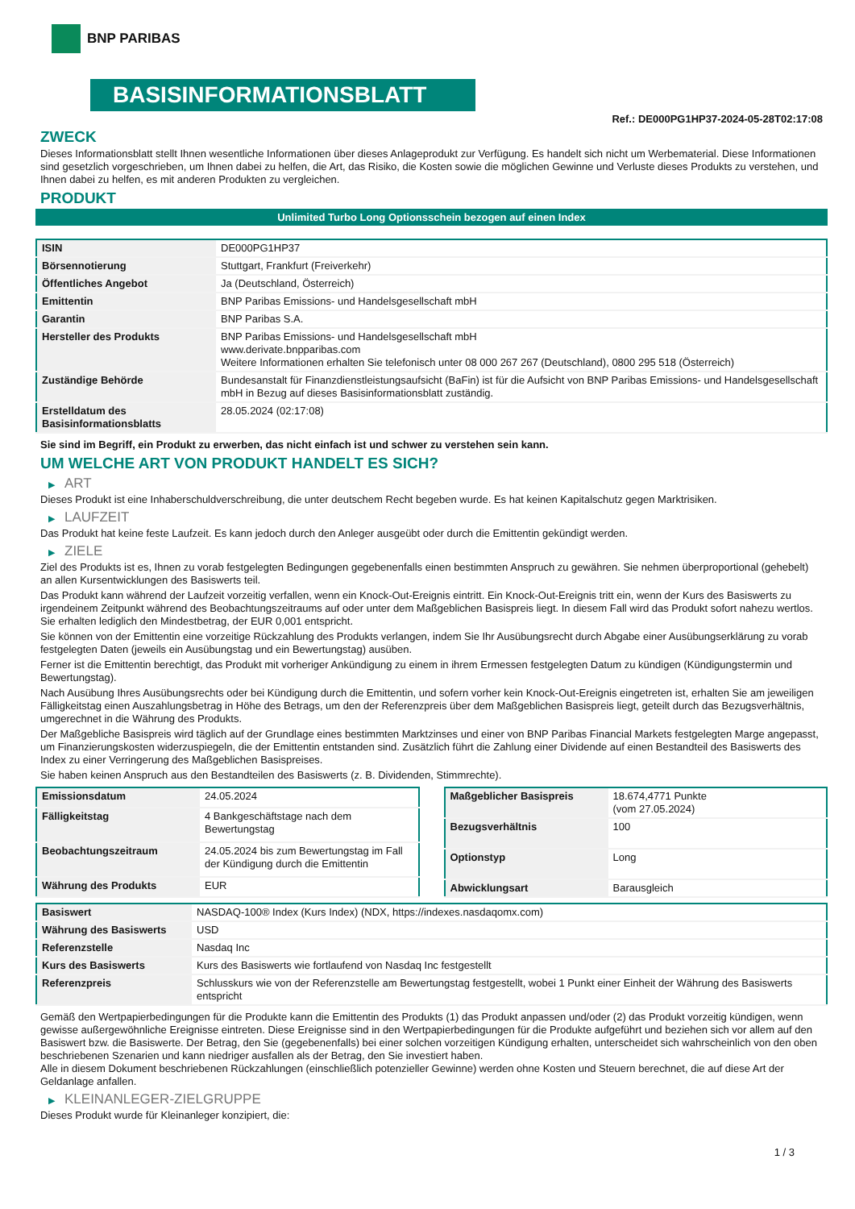BNP PARIBAS
BASISINFORMATIONSBLATT
Ref.: DE000PG1HP37-2024-05-28T02:17:08
ZWECK
Dieses Informationsblatt stellt Ihnen wesentliche Informationen über dieses Anlageprodukt zur Verfügung. Es handelt sich nicht um Werbematerial. Diese Informationen sind gesetzlich vorgeschrieben, um Ihnen dabei zu helfen, die Art, das Risiko, die Kosten sowie die möglichen Gewinne und Verluste dieses Produkts zu verstehen, und Ihnen dabei zu helfen, es mit anderen Produkten zu vergleichen.
PRODUKT
Unlimited Turbo Long Optionsschein bezogen auf einen Index
| ISIN | DE000PG1HP37 |
| Börsennotierung | Stuttgart, Frankfurt (Freiverkehr) |
| Öffentliches Angebot | Ja (Deutschland, Österreich) |
| Emittentin | BNP Paribas Emissions- und Handelsgesellschaft mbH |
| Garantin | BNP Paribas S.A. |
| Hersteller des Produkts | BNP Paribas Emissions- und Handelsgesellschaft mbH www.derivate.bnpparibas.com Weitere Informationen erhalten Sie telefonisch unter 08 000 267 267 (Deutschland), 0800 295 518 (Österreich) |
| Zuständige Behörde | Bundesanstalt für Finanzdienstleistungsaufsicht (BaFin) ist für die Aufsicht von BNP Paribas Emissions- und Handelsgesellschaft mbH in Bezug auf dieses Basisinformationsblatt zuständig. |
| Erstelldatum des Basisinformationsblatts | 28.05.2024 (02:17:08) |
Sie sind im Begriff, ein Produkt zu erwerben, das nicht einfach ist und schwer zu verstehen sein kann.
UM WELCHE ART VON PRODUKT HANDELT ES SICH?
▶ ART
Dieses Produkt ist eine Inhaberschuldverschreibung, die unter deutschem Recht begeben wurde. Es hat keinen Kapitalschutz gegen Marktrisiken.
▶ LAUFZEIT
Das Produkt hat keine feste Laufzeit. Es kann jedoch durch den Anleger ausgeübt oder durch die Emittentin gekündigt werden.
▶ ZIELE
Ziel des Produkts ist es, Ihnen zu vorab festgelegten Bedingungen gegebenenfalls einen bestimmten Anspruch zu gewähren. Sie nehmen überproportional (gehebelt) an allen Kursentwicklungen des Basiswerts teil.
Das Produkt kann während der Laufzeit vorzeitig verfallen, wenn ein Knock-Out-Ereignis eintritt. Ein Knock-Out-Ereignis tritt ein, wenn der Kurs des Basiswerts zu irgendeinem Zeitpunkt während des Beobachtungszeitraums auf oder unter dem Maßgeblichen Basispreis liegt. In diesem Fall wird das Produkt sofort nahezu wertlos. Sie erhalten lediglich den Mindestbetrag, der EUR 0,001 entspricht.
Sie können von der Emittentin eine vorzeitige Rückzahlung des Produkts verlangen, indem Sie Ihr Ausübungsrecht durch Abgabe einer Ausübungserklärung zu vorab festgelegten Daten (jeweils ein Ausübungstag und ein Bewertungstag) ausüben.
Ferner ist die Emittentin berechtigt, das Produkt mit vorheriger Ankündigung zu einem in ihrem Ermessen festgelegten Datum zu kündigen (Kündigungstermin und Bewertungstag).
Nach Ausübung Ihres Ausübungsrechts oder bei Kündigung durch die Emittentin, und sofern vorher kein Knock-Out-Ereignis eingetreten ist, erhalten Sie am jeweiligen Fälligkeitstag einen Auszahlungsbetrag in Höhe des Betrags, um den der Referenzpreis über dem Maßgeblichen Basispreis liegt, geteilt durch das Bezugsverhältnis, umgerechnet in die Währung des Produkts.
Der Maßgebliche Basispreis wird täglich auf der Grundlage eines bestimmten Marktzinses und einer von BNP Paribas Financial Markets festgelegten Marge angepasst, um Finanzierungskosten widerzuspiegeln, die der Emittentin entstanden sind. Zusätzlich führt die Zahlung einer Dividende auf einen Bestandteil des Basiswerts des Index zu einer Verringerung des Maßgeblichen Basispreises.
Sie haben keinen Anspruch aus den Bestandteilen des Basiswerts (z. B. Dividenden, Stimmrechte).
| Emissionsdatum | 24.05.2024 |
| Fälligkeitstag | 4 Bankgeschäftstage nach dem Bewertungstag |
| Beobachtungszeitraum | 24.05.2024 bis zum Bewertungstag im Fall der Kündigung durch die Emittentin |
| Währung des Produkts | EUR |
| Maßgeblicher Basispreis | 18.674,4771 Punkte (vom 27.05.2024) |
| Bezugsverhältnis | 100 |
| Optionstyp | Long |
| Abwicklungsart | Barausgleich |
| Basiswert | NASDAQ-100® Index (Kurs Index) (NDX, https://indexes.nasdaqomx.com) |
| Währung des Basiswerts | USD |
| Referenzstelle | Nasdaq Inc |
| Kurs des Basiswerts | Kurs des Basiswerts wie fortlaufend von Nasdaq Inc festgestellt |
| Referenzpreis | Schlusskurs wie von der Referenzstelle am Bewertungstag festgestellt, wobei 1 Punkt einer Einheit der Währung des Basiswerts entspricht |
Gemäß den Wertpapierbedingungen für die Produkte kann die Emittentin des Produkts (1) das Produkt anpassen und/oder (2) das Produkt vorzeitig kündigen, wenn gewisse außergewöhnliche Ereignisse eintreten. Diese Ereignisse sind in den Wertpapierbedingungen für die Produkte aufgeführt und beziehen sich vor allem auf den Basiswert bzw. die Basiswerte. Der Betrag, den Sie (gegebenenfalls) bei einer solchen vorzeitigen Kündigung erhalten, unterscheidet sich wahrscheinlich von den oben beschriebenen Szenarien und kann niedriger ausfallen als der Betrag, den Sie investiert haben.
Alle in diesem Dokument beschriebenen Rückzahlungen (einschließlich potenzieller Gewinne) werden ohne Kosten und Steuern berechnet, die auf diese Art der Geldanlage anfallen.
▶ KLEINANLEGER-ZIELGRUPPE
Dieses Produkt wurde für Kleinanleger konzipiert, die:
1 / 3